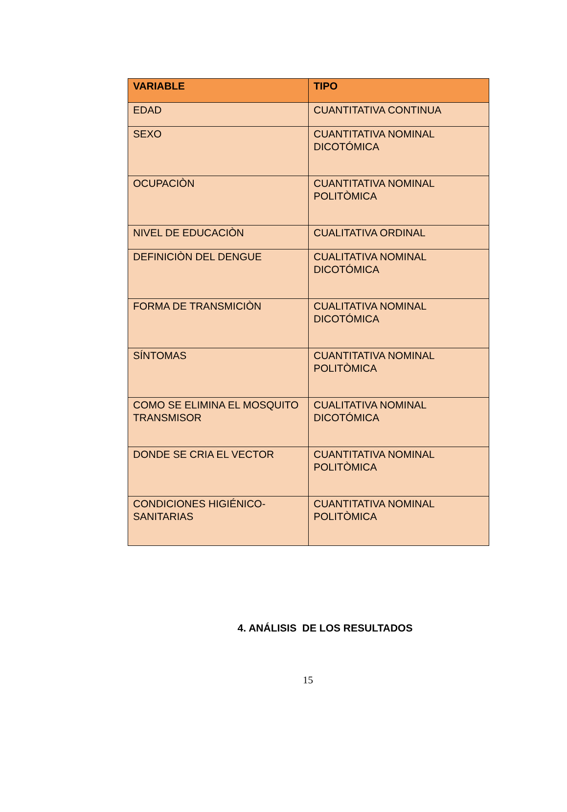| VARIABLE | TIPO |
| --- | --- |
| EDAD | CUANTITATIVA CONTINUA |
| SEXO | CUANTITATIVA NOMINAL DICOTÓMICA |
| OCUPACIÒN | CUANTITATIVA NOMINAL POLITÒMICA |
| NIVEL DE EDUCACIÒN | CUALITATIVA ORDINAL |
| DEFINICIÒN DEL DENGUE | CUALITATIVA NOMINAL DICOTÓMICA |
| FORMA DE TRANSMICIÒN | CUALITATIVA NOMINAL DICOTÓMICA |
| SÍNTOMAS | CUANTITATIVA NOMINAL POLITÒMICA |
| COMO SE ELIMINA EL MOSQUITO TRANSMISOR | CUALITATIVA NOMINAL DICOTÓMICA |
| DONDE SE CRIA EL VECTOR | CUANTITATIVA NOMINAL POLITÒMICA |
| CONDICIONES HIGIÉNICO-SANITARIAS | CUANTITATIVA NOMINAL POLITÒMICA |
4. ANÁLISIS DE LOS RESULTADOS
15